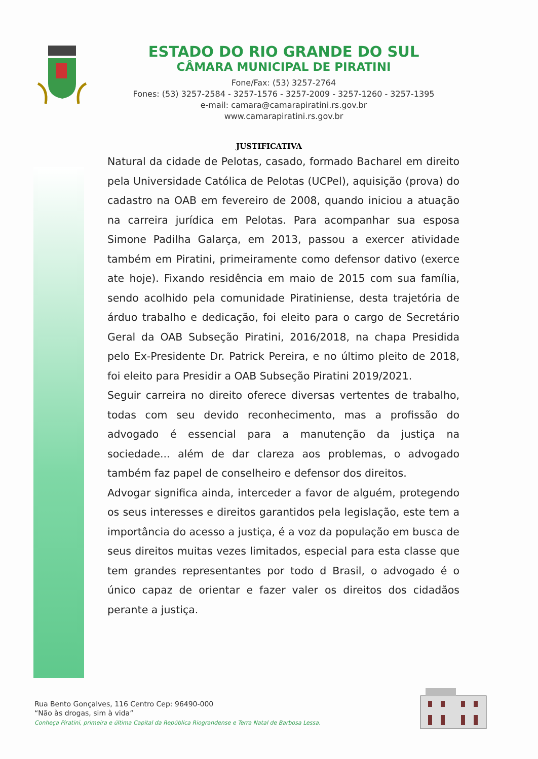ESTADO DO RIO GRANDE DO SUL
CÂMARA MUNICIPAL DE PIRATINI
Fone/Fax: (53) 3257-2764
Fones: (53) 3257-2584 - 3257-1576 - 3257-2009 - 3257-1260 - 3257-1395
e-mail: camara@camarapiratini.rs.gov.br
www.camarapiratini.rs.gov.br
JUSTIFICATIVA
Natural da cidade de Pelotas, casado, formado Bacharel em direito pela Universidade Católica de Pelotas (UCPel), aquisição (prova) do cadastro na OAB em fevereiro de 2008, quando iniciou a atuação na carreira jurídica em Pelotas. Para acompanhar sua esposa Simone Padilha Galarça, em 2013, passou a exercer atividade também em Piratini, primeiramente como defensor dativo (exerce ate hoje). Fixando residência em maio de 2015 com sua família, sendo acolhido pela comunidade Piratiniense, desta trajetória de árduo trabalho e dedicação, foi eleito para o cargo de Secretário Geral da OAB Subseção Piratini, 2016/2018, na chapa Presidida pelo Ex-Presidente Dr. Patrick Pereira, e no último pleito de 2018, foi eleito para Presidir a OAB Subseção Piratini 2019/2021.
Seguir carreira no direito oferece diversas vertentes de trabalho, todas com seu devido reconhecimento, mas a profissão do advogado é essencial para a manutenção da justiça na sociedade... além de dar clareza aos problemas, o advogado também faz papel de conselheiro e defensor dos direitos.
Advogar significa ainda, interceder a favor de alguém, protegendo os seus interesses e direitos garantidos pela legislação, este tem a importância do acesso a justiça, é a voz da população em busca de seus direitos muitas vezes limitados, especial para esta classe que tem grandes representantes por todo d Brasil, o advogado é o único capaz de orientar e fazer valer os direitos dos cidadãos perante a justiça.
Rua Bento Gonçalves, 116 Centro Cep: 96490-000
“Não às drogas, sim à vida”
Conheça Piratini, primeira e última Capital da República Riograndense e Terra Natal de Barbosa Lessa.